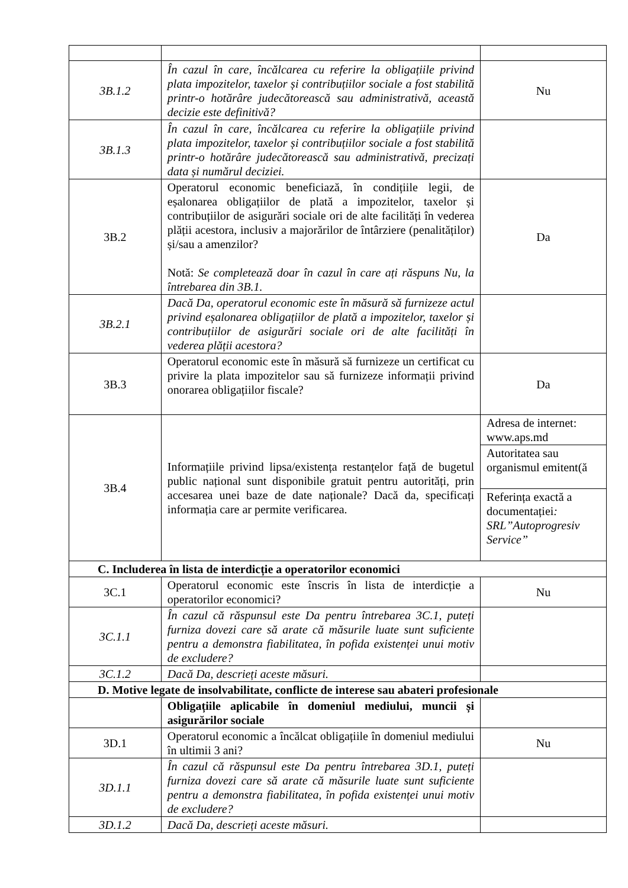| 3B.1.2 | În cazul în care, încălcarea cu referire la obligațiile privind plata impozitelor, taxelor și contribuțiilor sociale a fost stabilită printr-o hotărâre judecătorească sau administrativă, această decizie este definitivă? | Nu |
| 3B.1.3 | În cazul în care, încălcarea cu referire la obligațiile privind plata impozitelor, taxelor și contribuțiilor sociale a fost stabilită printr-o hotărâre judecătorească sau administrativă, precizați data și numărul deciziei. | |
| 3B.2 | Operatorul economic beneficiază, în condițiile legii, de eșalonarea obligațiilor de plată a impozitelor, taxelor și contribuțiilor de asigurări sociale ori de alte facilități în vederea plății acestora, inclusiv a majorărilor de întârziere (penalităților) și/sau a amenzilor? Notă: Se completează doar în cazul în care ați răspuns Nu, la întrebarea din 3B.1. | Da |
| 3B.2.1 | Dacă Da, operatorul economic este în măsură să furnizeze actul privind eșalonarea obligațiilor de plată a impozitelor, taxelor și contribuțiilor de asigurări sociale ori de alte facilități în vederea plății acestora? | |
| 3B.3 | Operatorul economic este în măsură să furnizeze un certificat cu privire la plata impozitelor sau să furnizeze informații privind onorarea obligațiilor fiscale? | Da |
| 3B.4 | Informațiile privind lipsa/existența restanțelor față de bugetul public național sunt disponibile gratuit pentru autorități, prin accesarea unei baze de date naționale? Dacă da, specificați informația care ar permite verificarea. | Adresa de internet: www.aps.md |
| | | Autoritatea sau organismul emitent(ă |
| | | Referința exactă a documentației : SRL”Autoprogresiv Service” |
| C. Includerea în lista de interdicție a operatorilor economici | | |
| 3C.1 | Operatorul economic este înscris în lista de interdicție a operatorilor economici? | Nu |
| 3C.1.1 | În cazul că răspunsul este Da pentru întrebarea 3C.1, puteți furniza dovezi care să arate că măsurile luate sunt suficiente pentru a demonstra fiabilitatea, în pofida existenței unui motiv de excludere? | |
| 3C.1.2 | Dacă Da, descrieți aceste măsuri. | |
| D. Motive legate de insolvabilitate, conflicte de interese sau abateri profesionale | | |
| | Obligațiile aplicabile în domeniul mediului, muncii și asigurărilor sociale | |
| 3D.1 | Operatorul economic a încălcat obligațiile în domeniul mediului în ultimii 3 ani? | Nu |
| 3D.1.1 | În cazul că răspunsul este Da pentru întrebarea 3D.1, puteți furniza dovezi care să arate că măsurile luate sunt suficiente pentru a demonstra fiabilitatea, în pofida existenței unui motiv de excludere? | |
| 3D.1.2 | Dacă Da, descrieți aceste măsuri. | |